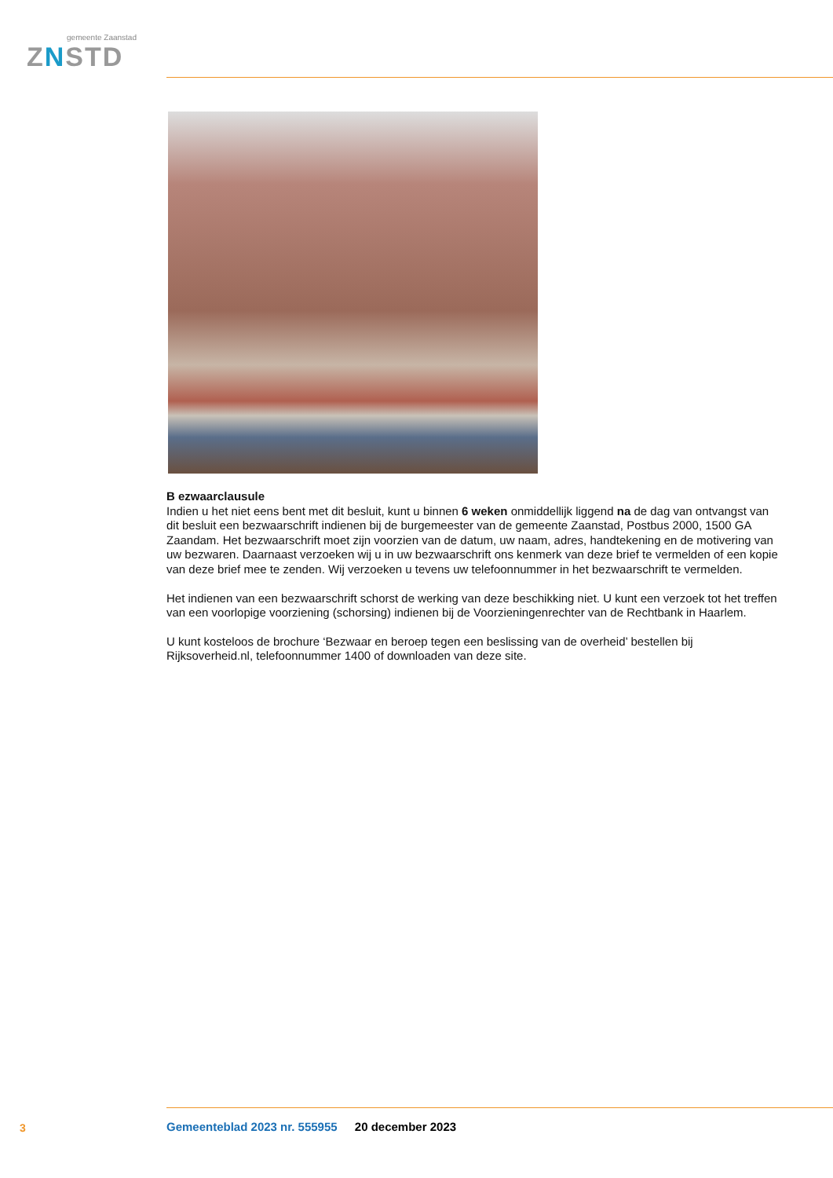gemeente Zaanstad
ZNSTD
B ezwaarclausule
Indien u het niet eens bent met dit besluit, kunt u binnen 6 weken onmiddellijk liggend na de dag van ontvangst van dit besluit een bezwaarschrift indienen bij de burgemeester van de gemeente Zaanstad, Postbus 2000, 1500 GA Zaandam. Het bezwaarschrift moet zijn voorzien van de datum, uw naam, adres, handtekening en de motivering van uw bezwaren. Daarnaast verzoeken wij u in uw bezwaarschrift ons kenmerk van deze brief te vermelden of een kopie van deze brief mee te zenden. Wij verzoeken u tevens uw telefoonnummer in het bezwaarschrift te vermelden.
Het indienen van een bezwaarschrift schorst de werking van deze beschikking niet. U kunt een verzoek tot het treffen van een voorlopige voorziening (schorsing) indienen bij de Voorzieningenrechter van de Rechtbank in Haarlem.
U kunt kosteloos de brochure ‘Bezwaar en beroep tegen een beslissing van de overheid’ bestellen bij Rijksoverheid.nl, telefoonnummer 1400 of downloaden van deze site.
3
Gemeenteblad 2023 nr. 555955 20 december 2023